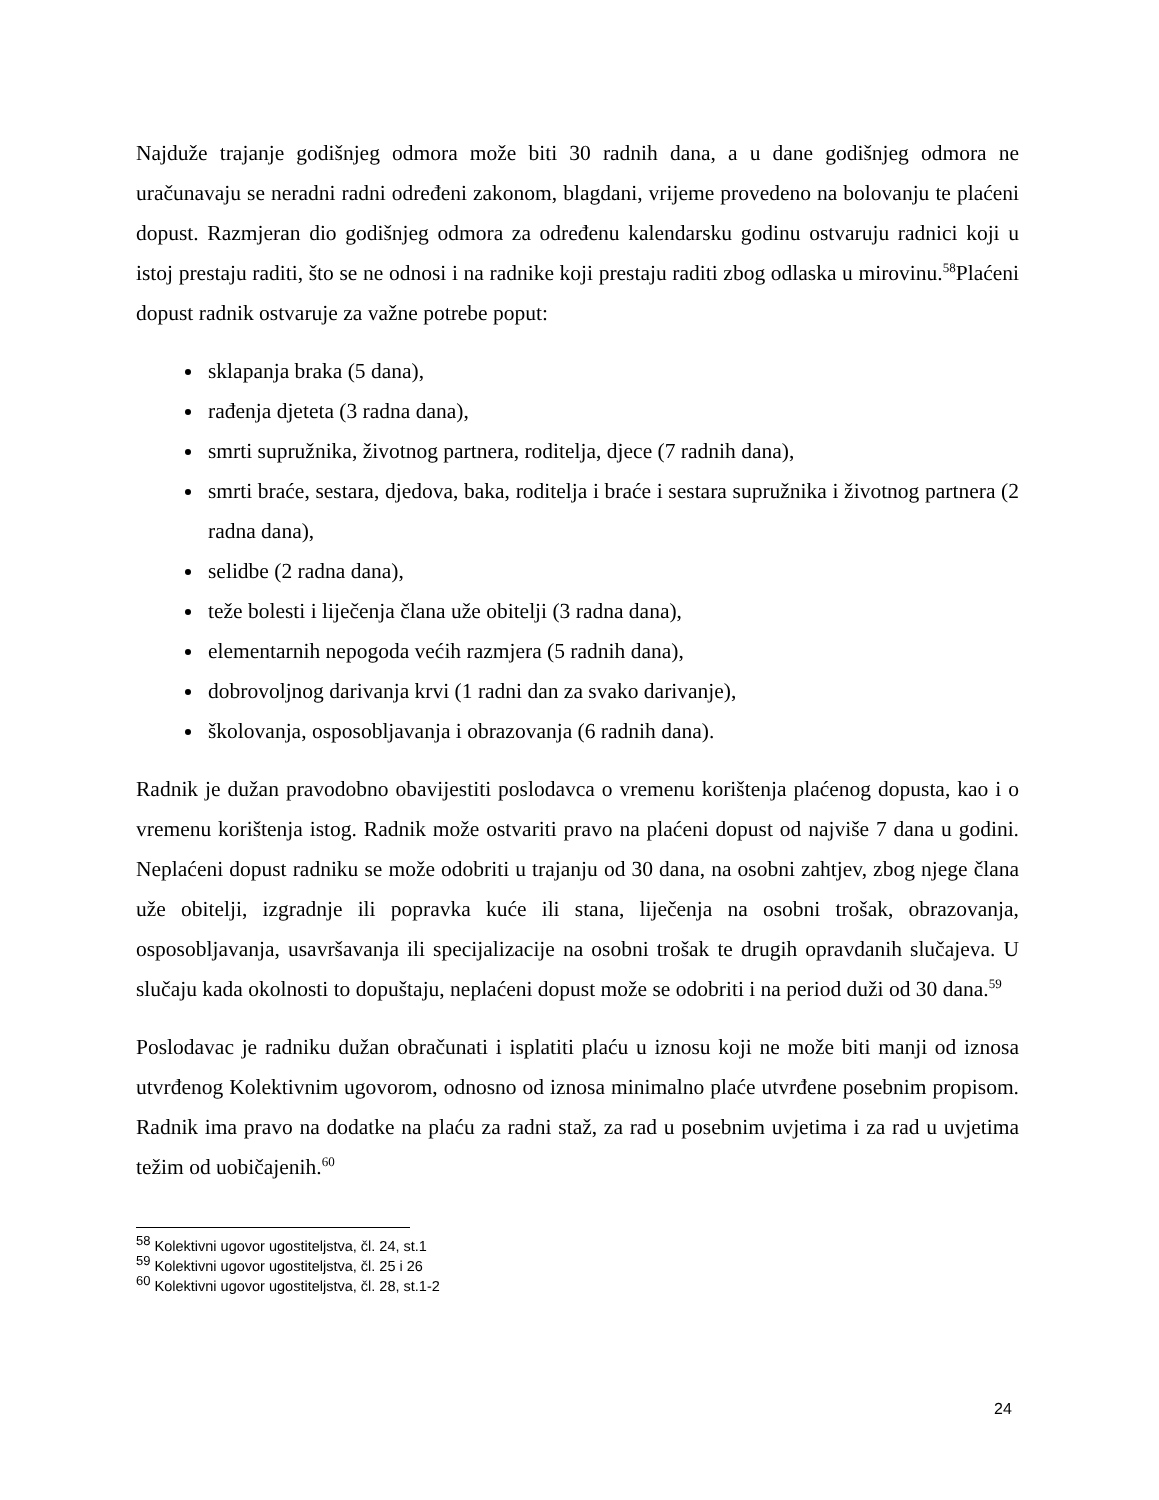Najduže trajanje godišnjeg odmora može biti 30 radnih dana, a u dane godišnjeg odmora ne uračunavaju se neradni radni određeni zakonom, blagdani, vrijeme provedeno na bolovanju te plaćeni dopust. Razmjeran dio godišnjeg odmora za određenu kalendarsku godinu ostvaruju radnici koji u istoj prestaju raditi, što se ne odnosi i na radnike koji prestaju raditi zbog odlaska u mirovinu.<sup>58</sup>Plaćeni dopust radnik ostvaruje za važne potrebe poput:
sklapanja braka (5 dana),
rađenja djeteta (3 radna dana),
smrti supružnika, životnog partnera, roditelja, djece (7 radnih dana),
smrti braće, sestara, djedova, baka, roditelja i braće i sestara supružnika i životnog partnera (2 radna dana),
selidbe (2 radna dana),
teže bolesti i liječenja člana uže obitelji (3 radna dana),
elementarnih nepogoda većih razmjera (5 radnih dana),
dobrovoljnog darivanja krvi (1 radni dan za svako darivanje),
školovanja, osposobljavanja i obrazovanja (6 radnih dana).
Radnik je dužan pravodobno obavijestiti poslodavca o vremenu korištenja plaćenog dopusta, kao i o vremenu korištenja istog. Radnik može ostvariti pravo na plaćeni dopust od najviše 7 dana u godini. Neplaćeni dopust radniku se može odobriti u trajanju od 30 dana, na osobni zahtjev, zbog njege člana uže obitelji, izgradnje ili popravka kuće ili stana, liječenja na osobni trošak, obrazovanja, osposobljavanja, usavršavanja ili specijalizacije na osobni trošak te drugih opravdanih slučajeva. U slučaju kada okolnosti to dopuštaju, neplaćeni dopust može se odobriti i na period duži od 30 dana.<sup>59</sup>
Poslodavac je radniku dužan obračunati i isplatiti plaću u iznosu koji ne može biti manji od iznosa utvrđenog Kolektivnim ugovorom, odnosno od iznosa minimalno plaće utvrđene posebnim propisom. Radnik ima pravo na dodatke na plaću za radni staž, za rad u posebnim uvjetima i za rad u uvjetima težim od uobičajenih.<sup>60</sup>
<sup>58</sup> Kolektivni ugovor ugostiteljstva, čl. 24, st.1
<sup>59</sup> Kolektivni ugovor ugostiteljstva, čl. 25 i 26
<sup>60</sup> Kolektivni ugovor ugostiteljstva, čl. 28, st.1-2
24